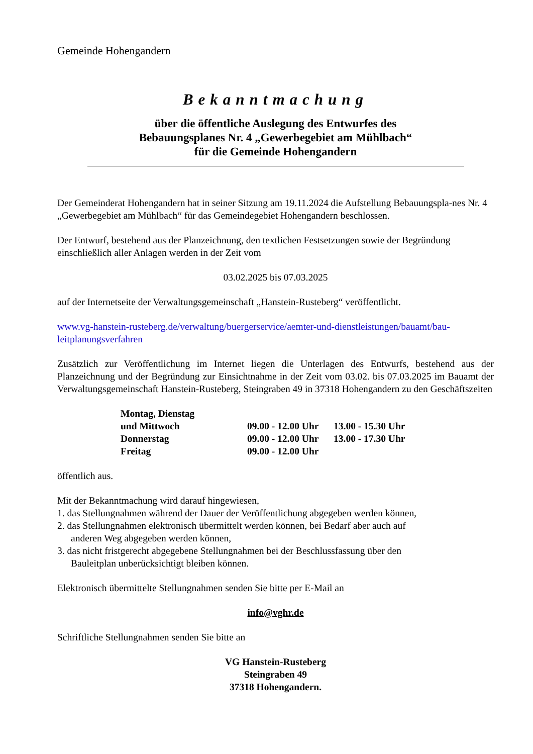Gemeinde Hohengandern
Bekanntmachung
über die öffentliche Auslegung des Entwurfes des
Bebauungsplanes Nr. 4 „Gewerbegebiet am Mühlbach“
für die Gemeinde Hohengandern
Der Gemeinderat Hohengandern hat in seiner Sitzung am 19.11.2024 die Aufstellung Bebauungspla-nes Nr. 4 „Gewerbegebiet am Mühlbach“ für das Gemeindegebiet Hohengandern beschlossen.
Der Entwurf, bestehend aus der Planzeichnung, den textlichen Festsetzungen sowie der Begründung einschließlich aller Anlagen werden in der Zeit vom
03.02.2025 bis 07.03.2025
auf der Internetseite der Verwaltungsgemeinschaft „Hanstein-Rusteberg“ veröffentlicht.
www.vg-hanstein-rusteberg.de/verwaltung/buergerservice/aemter-und-dienstleistungen/bauamt/bau-leitplanungsverfahren
Zusätzlich zur Veröffentlichung im Internet liegen die Unterlagen des Entwurfs, bestehend aus der Planzeichnung und der Begründung zur Einsichtnahme in der Zeit vom 03.02. bis 07.03.2025 im Bauamt der Verwaltungsgemeinschaft Hanstein-Rusteberg, Steingraben 49 in 37318 Hohengandern zu den Geschäftszeiten
| Montag, Dienstag und Mittwoch | 09.00 - 12.00 Uhr | 13.00 - 15.30 Uhr |
| Donnerstag | 09.00 - 12.00 Uhr | 13.00 - 17.30 Uhr |
| Freitag | 09.00 - 12.00 Uhr | |
öffentlich aus.
Mit der Bekanntmachung wird darauf hingewiesen,
1. das Stellungnahmen während der Dauer der Veröffentlichung abgegeben werden können,
2. das Stellungnahmen elektronisch übermittelt werden können, bei Bedarf aber auch auf
anderen Weg abgegeben werden können,
3. das nicht fristgerecht abgegebene Stellungnahmen bei der Beschlussfassung über den
Bauleitplan unberücksichtigt bleiben können.
Elektronisch übermittelte Stellungnahmen senden Sie bitte per E-Mail an
info@vghr.de
Schriftliche Stellungnahmen senden Sie bitte an
VG Hanstein-Rusteberg
Steingraben 49
37318 Hohengandern.